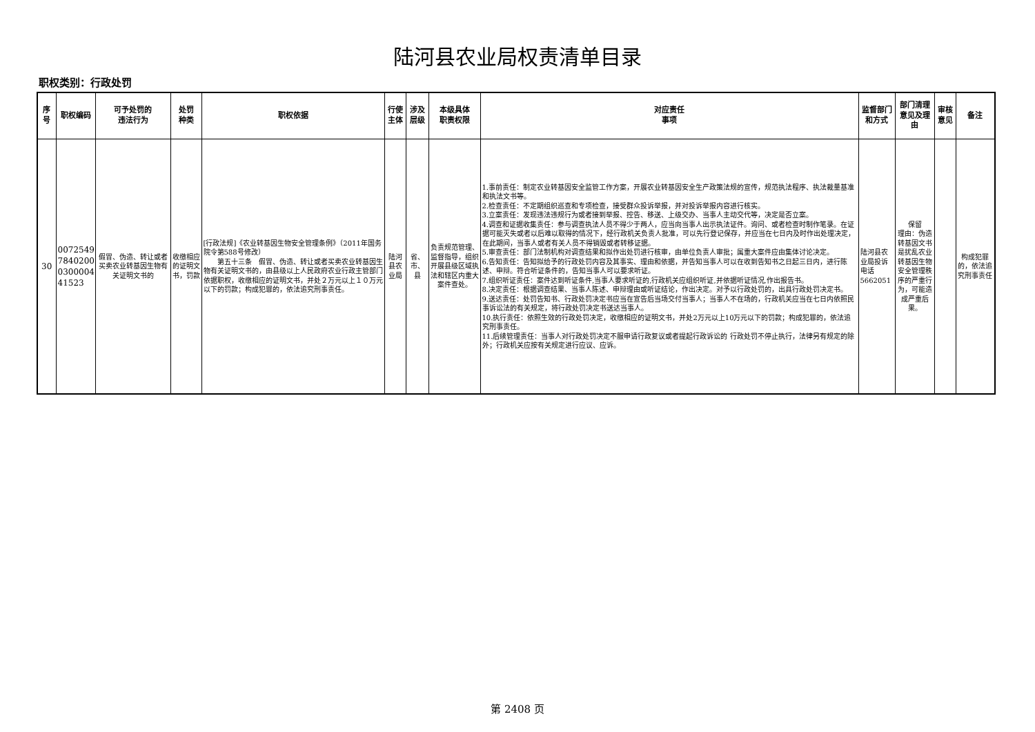陆河县农业局权责清单目录
职权类别：行政处罚
| 序号 | 职权编码 | 可予处罚的 违法行为 | 处罚 种类 | 职权依据 | 行使主体 | 涉及层级 | 本级具体 职责权限 | 对应责任 事项 | 监督部门 和方式 | 部门清理意见及理由 | 审核意见 | 备注 |
| --- | --- | --- | --- | --- | --- | --- | --- | --- | --- | --- | --- | --- |
| 30 | 0072549 7840200 0300004 41523 | 假冒、伪造、转让或者买卖农业转基因生物有关证明文书的 | 收缴相应的证明文书，罚款 | [行政法规]《农业转基因生物安全管理条例》（2011年国务院令第588号修改） 第五十三条 假冒、伪造、转让或者买卖农业转基因生物有关证明文书的，由县级以上人民政府农业行政主管部门依据职权，收缴相应的证明文书，并处２万元以上１０万元以下的罚款；构成犯罪的，依法追究刑事责任。 | 陆河县农业局 | 省、市、县 | 负责规范管理、监督指导，组织开展县级区域执法和辖区内重大案件查处。 | 1.事前责任：制定农业转基因安全监管工作方案，开展农业转基因安全生产政策法规的宣传，规范执法程序、执法裁量基准和执法文书等。 2.检查责任：不定期组织巡查和专项检查，接受群众投诉举报，并对投诉举报内容进行核实。 3.立案责任：发现违法违规行为或者接到举报、控告、移送、上级交办、当事人主动交代等，决定是否立案。 4.调查和证据收集责任：参与调查执法人员不得少于两人，应当向当事人出示执法证件。询问、或者检查时制作笔录。在证据可能灭失或者以后难以取得的情况下，经行政机关负责人批准，可以先行登记保存，并应当在七日内及时作出处理决定，在此期间，当事人或者有关人员不得销毁或者转移证据。 5.审查责任：部门法制机构对调查结果和拟作出处罚进行核审，由单位负责人审批；属重大案件应由集体讨论决定。 6.告知责任：告知拟给予的行政处罚内容及其事实、理由和依据，并告知当事人可以在收到告知书之日起三日内，进行陈述、申辩。符合听证条件的，告知当事人可以要求听证。 7.组织听证责任：案件达到听证条件,当事人要求听证的,行政机关应组织听证,并依据听证情况,作出报告书。 8.决定责任：根据调查结果、当事人陈述、申辩理由或听证结论，作出决定。对予以行政处罚的，出具行政处罚决定书。 9.送达责任：处罚告知书、行政处罚决定书应当在宣告后当场交付当事人；当事人不在场的，行政机关应当在七日内依照民事诉讼法的有关规定，将行政处罚决定书送达当事人。 10.执行责任：依照生效的行政处罚决定，收缴相应的证明文书，并处2万元以上10万元以下的罚款；构成犯罪的，依法追究刑事责任。 11.后续管理责任：当事人对行政处罚决定不服申请行政复议或者提起行政诉讼的 行政处罚不停止执行，法律另有规定的除外；行政机关应按有关规定进行应议、应诉。 | 陆河县农业局投诉电话5662051 | 保留 理由：伪造转基因文书是扰乱农业转基因生物安全管理秩序的严重行为，可能造成严重后果。 | | 构成犯罪的，依法追究刑事责任 |
第 2408 页